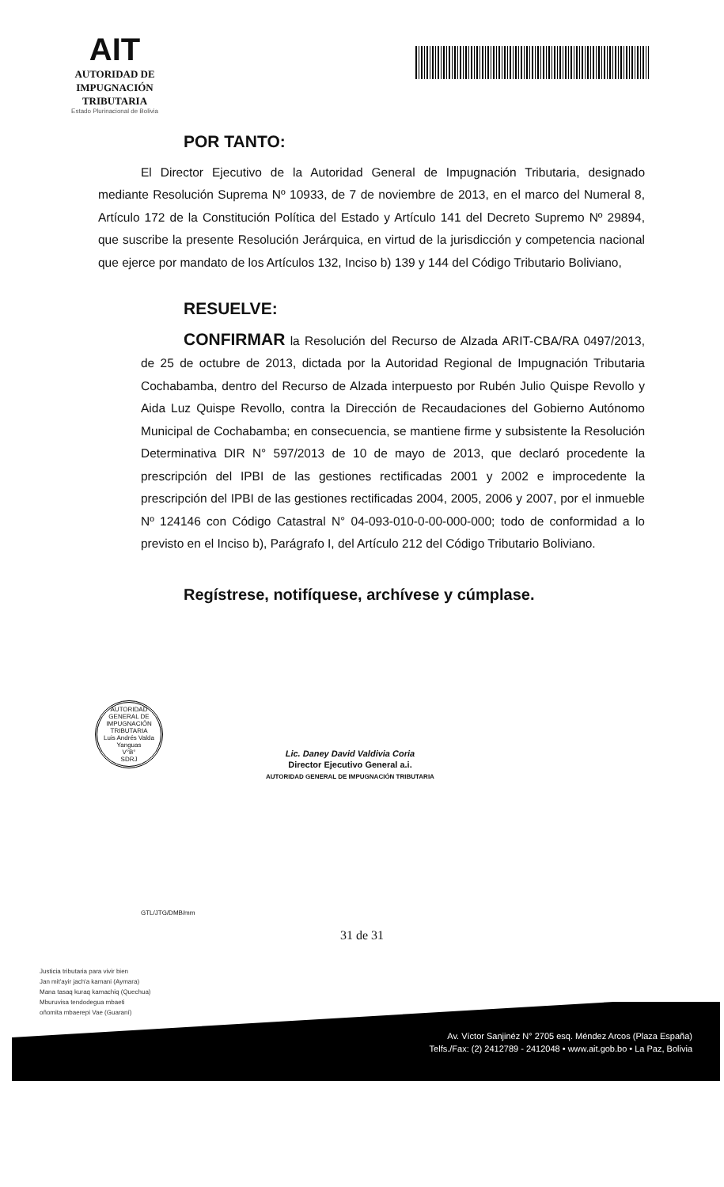AIT
AUTORIDAD DE
IMPUGNACIÓN TRIBUTARIA
Estado Plurinacional de Bolivia
POR TANTO:
El Director Ejecutivo de la Autoridad General de Impugnación Tributaria, designado mediante Resolución Suprema Nº 10933, de 7 de noviembre de 2013, en el marco del Numeral 8, Artículo 172 de la Constitución Política del Estado y Artículo 141 del Decreto Supremo Nº 29894, que suscribe la presente Resolución Jerárquica, en virtud de la jurisdicción y competencia nacional que ejerce por mandato de los Artículos 132, Inciso b) 139 y 144 del Código Tributario Boliviano,
RESUELVE:
CONFIRMAR la Resolución del Recurso de Alzada ARIT-CBA/RA 0497/2013, de 25 de octubre de 2013, dictada por la Autoridad Regional de Impugnación Tributaria Cochabamba, dentro del Recurso de Alzada interpuesto por Rubén Julio Quispe Revollo y Aida Luz Quispe Revollo, contra la Dirección de Recaudaciones del Gobierno Autónomo Municipal de Cochabamba; en consecuencia, se mantiene firme y subsistente la Resolución Determinativa DIR N° 597/2013 de 10 de mayo de 2013, que declaró procedente la prescripción del IPBI de las gestiones rectificadas 2001 y 2002 e improcedente la prescripción del IPBI de las gestiones rectificadas 2004, 2005, 2006 y 2007, por el inmueble Nº 124146 con Código Catastral N° 04-093-010-0-00-000-000; todo de conformidad a lo previsto en el Inciso b), Parágrafo I, del Artículo 212 del Código Tributario Boliviano.
Regístrese, notifíquese, archívese y cúmplase.
AUTORIDAD GENERAL DE IMPUGNACIÓN TRIBUTARIA
Luis Andrés Valda Yanguas
V°B°
SDRJ
Lic. Daney David Valdivia Coria
Director Ejecutivo General a.i.
AUTORIDAD GENERAL DE IMPUGNACIÓN TRIBUTARIA
GTL/JTG/DMB/mm
31 de 31
Justicia tributaria para vivir bien
Jan mit'ayir jach'a kamani (Aymara)
Mana tasaq kuraq kamachiq (Quechua)
Mburuvisa tendodegua mbaeti
oñomita mbaerepi Vae (Guaraní)
Av. Víctor Sanjinéz N° 2705 esq. Méndez Arcos (Plaza España)
Telfs./Fax: (2) 2412789 - 2412048 • www.ait.gob.bo • La Paz, Bolivia